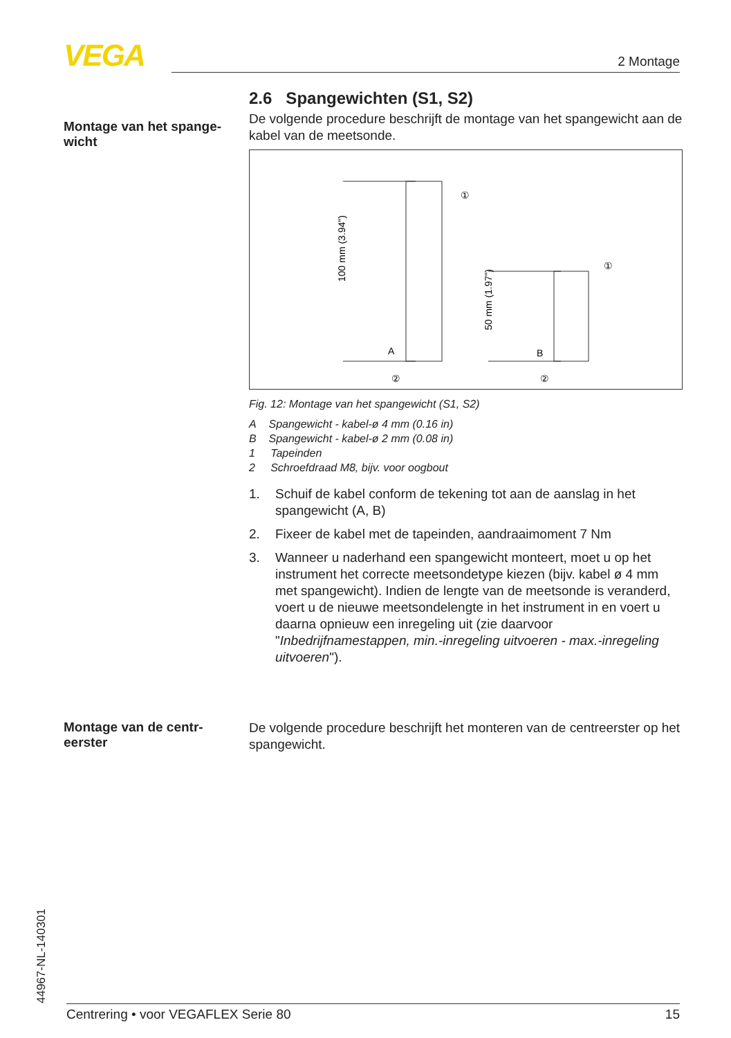VEGA 2 Montage
Montage van het spange-
wicht
2.6 Spangewichten (S1, S2)
De volgende procedure beschrijft de montage van het spangewicht aan de kabel van de meetsonde.
A
B
100 mm (3.94")
50 mm (1.97")
①
①
②
②
Fig. 12: Montage van het spangewicht (S1, S2)
A Spangewicht - kabel-ø 4 mm (0.16 in)
B Spangewicht - kabel-ø 2 mm (0.08 in)
1 Tapeinden
2 Schroefdraad M8, bijv. voor oogbout
1. Schuif de kabel conform de tekening tot aan de aanslag in het spangewicht (A, B)
2. Fixeer de kabel met de tapeinden, aandraaimoment 7 Nm
3. Wanneer u naderhand een spangewicht monteert, moet u op het instrument het correcte meetsondetype kiezen (bijv. kabel ø 4 mm met spangewicht). Indien de lengte van de meetsonde is veranderd, voert u de nieuwe meetsondelengte in het instrument in en voert u daarna opnieuw een inregeling uit (zie daarvoor "Inbedrijfnamestappen, min.-inregeling uitvoeren - max.-inregeling uitvoeren").
Montage van de centr-
eerster
De volgende procedure beschrijft het monteren van de centreerster op het spangewicht.
44967-NL-140301 Centrering • voor VEGAFLEX Serie 80 15